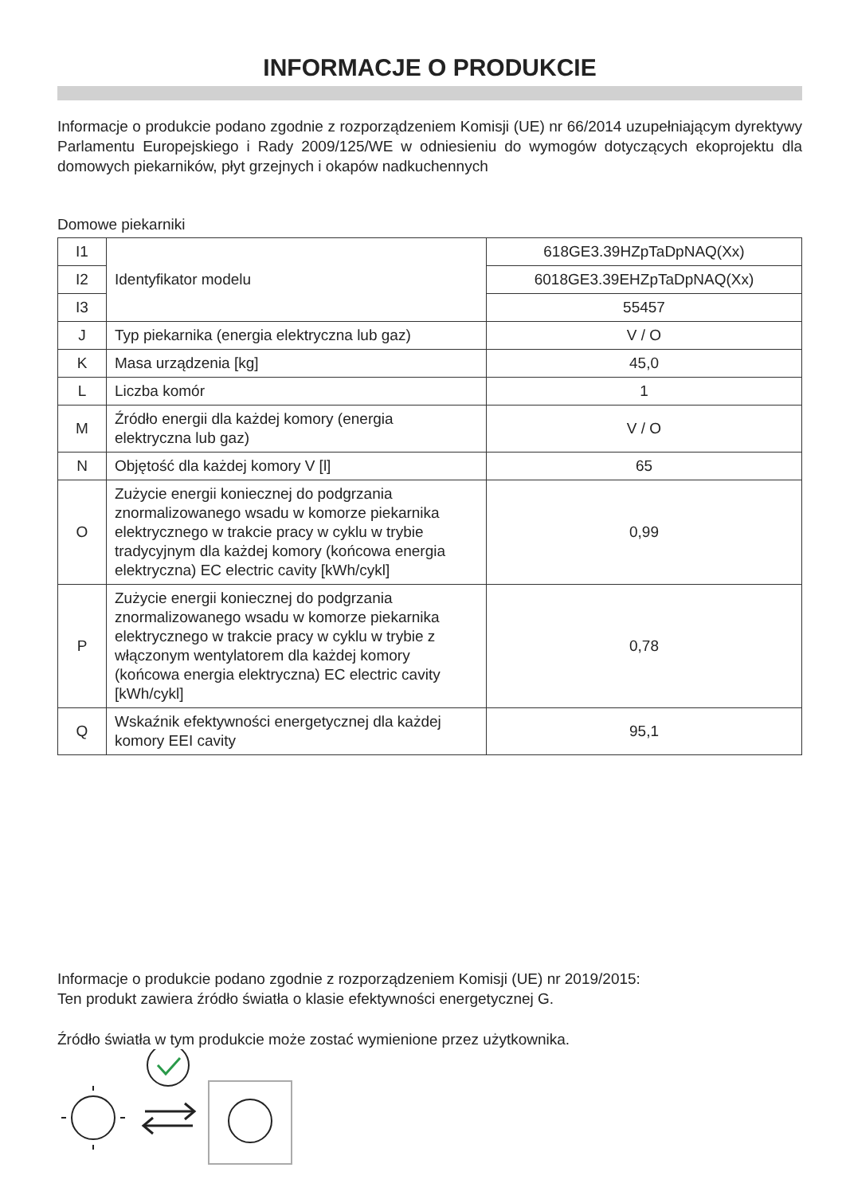INFORMACJE O PRODUKCIE
Informacje o produkcie podano zgodnie z rozporządzeniem Komisji (UE) nr 66/2014 uzupełniającym dyrektywy Parlamentu Europejskiego i Rady 2009/125/WE w odniesieniu do wymogów dotyczących ekoprojektu dla domowych piekarników, płyt grzejnych i okapów nadkuchennych
Domowe piekarniki
| I1 | Identyfikator modelu | 618GE3.39HZpTaDpNAQ(Xx) |
| I2 | | 6018GE3.39EHZpTaDpNAQ(Xx) |
| I3 | | 55457 |
| J | Typ piekarnika (energia elektryczna lub gaz) | V / O |
| K | Masa urządzenia [kg] | 45,0 |
| L | Liczba komór | 1 |
| M | Źródło energii dla każdej komory (energia elektryczna lub gaz) | V / O |
| N | Objętość dla każdej komory V [l] | 65 |
| O | Zużycie energii koniecznej do podgrzania znormalizowanego wsadu w komorze piekarnika elektrycznego w trakcie pracy w cyklu w trybie tradycyjnym dla każdej komory (końcowa energia elektryczna) EC electric cavity [kWh/cykl] | 0,99 |
| P | Zużycie energii koniecznej do podgrzania znormalizowanego wsadu w komorze piekarnika elektrycznego w trakcie pracy w cyklu w trybie z włączonym wentylatorem dla każdej komory (końcowa energia elektryczna) EC electric cavity [kWh/cykl] | 0,78 |
| Q | Wskaźnik efektywności energetycznej dla każdej komory EEI cavity | 95,1 |
Informacje o produkcie podano zgodnie z rozporządzeniem Komisji (UE) nr 2019/2015:
Ten produkt zawiera źródło światła o klasie efektywności energetycznej G.
Źródło światła w tym produkcie może zostać wymienione przez użytkownika.